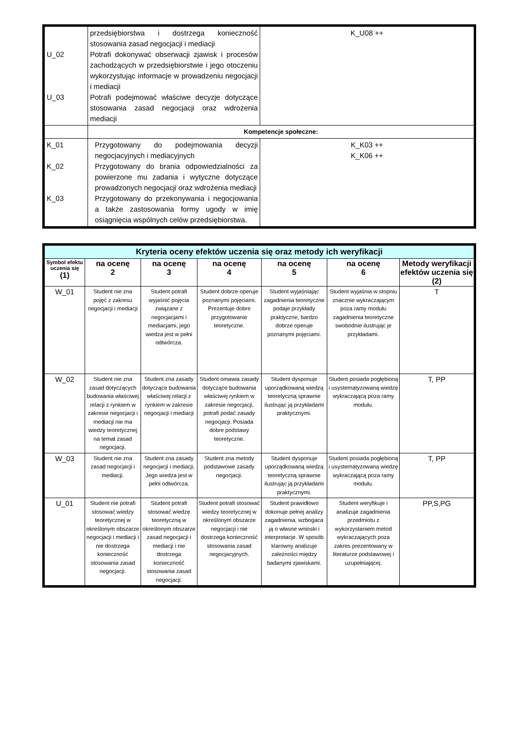| U_02 U_03 | przedsiębiorstwa i dostrzega konieczność stosowania zasad negocjacji i mediacji Potrafi dokonywać obserwacji zjawisk i procesów zachodzących w przedsiębiorstwie i jego otoczeniu wykorzystując informacje w prowadzeniu negocjacji i mediacji Potrafi podejmować właściwe decyzje dotyczące stosowania zasad negocjacji oraz wdrożenia mediacji | K_U08 ++ |
| | Kompetencje społeczne: | |
| K_01 K_02 K_03 | Przygotowany do podejmowania decyzji negocjacyjnych i mediacyjnych Przygotowany do brania odpowiedzialności za powierzone mu zadania i wytyczne dotyczące prowadzonych negocjacji oraz wdrożenia mediacji Przygotowany do przekonywania i negocjowania a także zastosowania formy ugody w imię osiągnięcia wspólnych celów przedsiębiorstwa. | K_K03 ++ K_K06 ++ |
| Kryteria oceny efektów uczenia się oraz metody ich weryfikacji | | | | | | |
| --- | --- | --- | --- | --- | --- | --- |
| Symbol efektu uczenia się (1) | na ocenę 2 | na ocenę 3 | na ocenę 4 | na ocenę 5 | na ocenę 6 | Metody weryfikacji efektów uczenia się (2) |
| W_01 | Student nie zna pojęć z zakresu negocjacji i mediacji | Student potrafi wyjaśnić pojęcia związane z negocjacjami i mediacjami, jego wiedza jest w pełni odtwórcza. | Student dobrze operuje poznanymi pojęciami. Prezentuje dobre przygotowanie teoretyczne. | Student wyjaśniając zagadnienia teoretyczne podaje przykłady praktyczne, bardzo dobrze operuje poznanymi pojęciami. | Student wyjaśnia w stopniu znacznie wykraczającym poza ramy modułu zagadnienia teoretyczne swobodnie ilustrując je przykładami. | T |
| W_02 | Student nie zna zasad dotyczących budowania właściwej relacji z rynkiem w zakresie negocjacji i mediacji nie ma wiedzy teoretycznej na temat zasad negocjacji. | Student zna zasady dotyczące budowania właściwej relacji z rynkiem w zakresie negocjacji i mediacji | Student omawia zasady dotyczące budowania właściwej rynkiem w zakresie negocjacji, potrafi podać zasady negocjacji. Posiada dobre podstawy teoretyczne. | Student dysponuje uporządkowaną wiedzą teoretyczną sprawnie ilustrując ją przykładami praktycznymi. | Student posiada pogłębioną i usystematyzowaną wiedzę wykraczającą poza ramy modułu. | T, PP |
| W_03 | Student nie zna zasad negocjacji i mediacji. | Student zna zasady negocjacji i mediacji, Jego wiedza jest w pełni odtwórcza. | Student zna metody podstawowe zasady negocjacji. | Student dysponuje uporządkowaną wiedzą teoretyczną sprawnie ilustrując ją przykładami praktycznymi. | Student posiada pogłębioną i usystematyzowaną wiedzę wykraczającą poza ramy modułu. | T, PP |
| U_01 | Student nie potrafi stosować wiedzy teoretycznej w określonym obszarze negocjacji i mediacji i nie dostrzega konieczność stosowania zasad negocjacji. | Student potrafi stosować wiedzę teoretyczną w określonym obszarze zasad negocjacji i mediacji i nie dostrzega konieczność stosowania zasad negocjacji. | Student potrafi stosować wiedzy teoretycznej w określonym obszarze negocjacji i nie dostrzega konieczność stosowania zasad negocjacyjnych. | Student prawidłowo dokonuje pełnej analizy zagadnienia, wzbogaca ją o własne wnioski i interpretacje. W sposób klarowny analizuje zależności między badanymi zjawiskami. | Student weryfikuje i analizuje zagadnienia przedmiotu z wykorzystaniem metod wykraczających poza zakres prezentowany w literaturze podstawowej i uzupełniającej. | PP,S,PG |